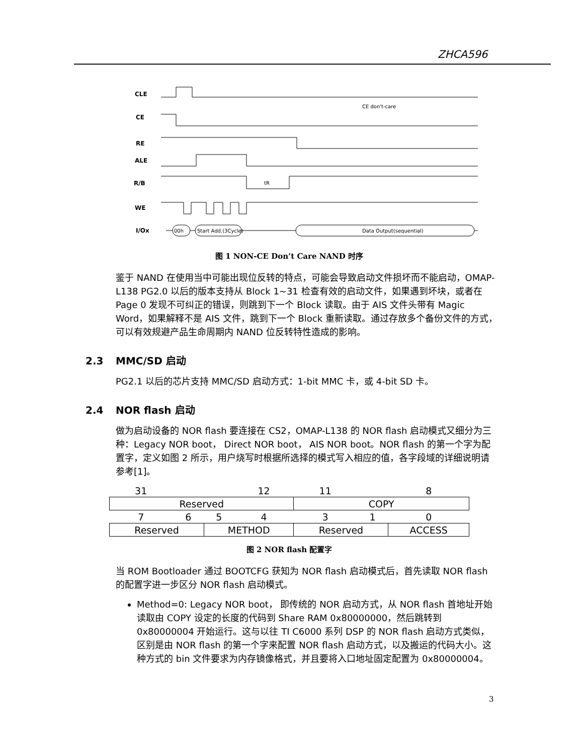ZHCA596
CLE
CE
RE
ALE
R/B
WE
I/Ox
00h
Start Add.(3Cycle)
Data Output(sequential)
CE don't-care
tR
图 1 NON-CE Don’t Care NAND 时序
鉴于 NAND 在使用当中可能出现位反转的特点，可能会导致启动文件损坏而不能启动，OMAP-L138 PG2.0 以后的版本支持从 Block 1~31 检查有效的启动文件，如果遇到坏块，或者在 Page 0 发现不可纠正的错误，则跳到下一个 Block 读取。由于 AIS 文件头带有 Magic Word，如果解释不是 AIS 文件，跳到下一个 Block 重新读取。通过存放多个备份文件的方式，可以有效规避产品生命周期内 NAND 位反转特性造成的影响。
2.3 MMC/SD 启动
PG2.1 以后的芯片支持 MMC/SD 启动方式：1-bit MMC 卡，或 4-bit SD 卡。
2.4 NOR flash 启动
做为启动设备的 NOR flash 要连接在 CS2，OMAP-L138 的 NOR flash 启动模式又细分为三种：Legacy NOR boot， Direct NOR boot， AIS NOR boot。NOR flash 的第一个字为配置字，定义如图 2 所示，用户烧写时根据所选择的模式写入相应的值，各字段域的详细说明请参考[1]。
| 31 | | | 12 | 11 | | 8 |
| Reserved | | | | COPY | | |
| 7 | 6 | 5 | 4 | 3 | 1 | 0 |
| Reserved | | METHOD | | Reserved | | ACCESS |
图 2 NOR flash 配置字
当 ROM Bootloader 通过 BOOTCFG 获知为 NOR flash 启动模式后，首先读取 NOR flash 的配置字进一步区分 NOR flash 启动模式。
Method=0: Legacy NOR boot， 即传统的 NOR 启动方式，从 NOR flash 首地址开始读取由 COPY 设定的长度的代码到 Share RAM 0x80000000，然后跳转到 0x80000004 开始运行。这与以往 TI C6000 系列 DSP 的 NOR flash 启动方式类似，区别是由 NOR flash 的第一个字来配置 NOR flash 启动方式，以及搬运的代码大小。这种方式的 bin 文件要求为内存镜像格式，并且要将入口地址固定配置为 0x80000004。
3